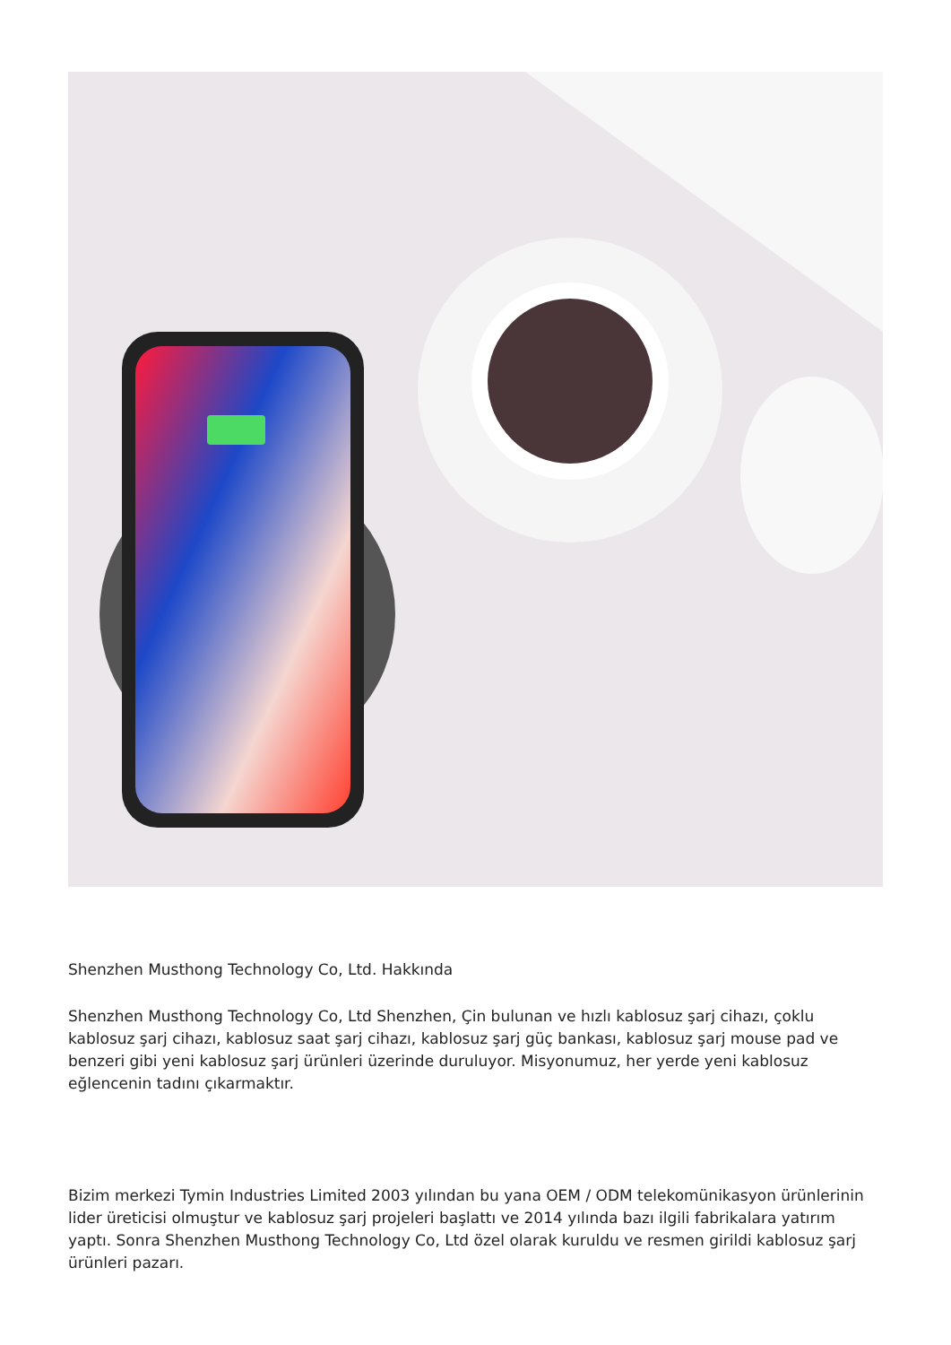Shenzhen Musthong Technology Co, Ltd. Hakkında
Shenzhen Musthong Technology Co, Ltd Shenzhen, Çin bulunan ve hızlı kablosuz şarj cihazı, çoklu kablosuz şarj cihazı, kablosuz saat şarj cihazı, kablosuz şarj güç bankası, kablosuz şarj mouse pad ve benzeri gibi yeni kablosuz şarj ürünleri üzerinde duruluyor. Misyonumuz, her yerde yeni kablosuz eğlencenin tadını çıkarmaktır.
Bizim merkezi Tymin Industries Limited 2003 yılından bu yana OEM / ODM telekomünikasyon ürünlerinin lider üreticisi olmuştur ve kablosuz şarj projeleri başlattı ve 2014 yılında bazı ilgili fabrikalara yatırım yaptı. Sonra Shenzhen Musthong Technology Co, Ltd özel olarak kuruldu ve resmen girildi kablosuz şarj ürünleri pazarı.